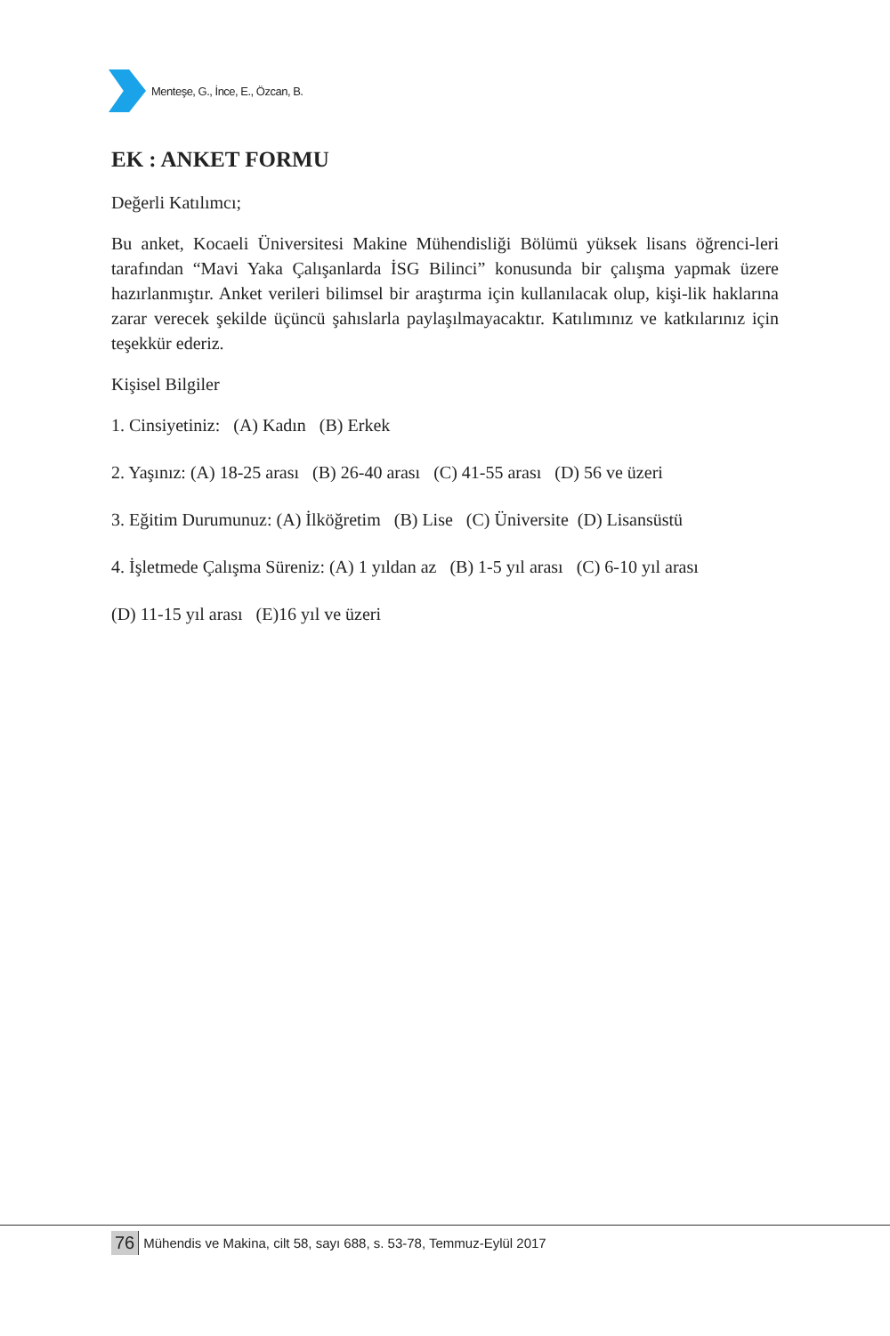Menteşe, G., İnce, E., Özcan, B.
EK : ANKET FORMU
Değerli Katılımcı;
Bu anket, Kocaeli Üniversitesi Makine Mühendisliği Bölümü yüksek lisans öğrenci-leri tarafından “Mavi Yaka Çalışanlarda İSG Bilinci” konusunda bir çalışma yapmak üzere hazırlanmıştır. Anket verileri bilimsel bir araştırma için kullanılacak olup, kişi-lik haklarına zarar verecek şekilde üçüncü şahıslarla paylaşılmayacaktır. Katılımınız ve katkılarınız için teşekkür ederiz.
Kişisel Bilgiler
1. Cinsiyetiniz: (A) Kadın (B) Erkek
2. Yaşınız: (A) 18-25 arası (B) 26-40 arası (C) 41-55 arası (D) 56 ve üzeri
3. Eğitim Durumunuz: (A) İlköğretim (B) Lise (C) Üniversite (D) Lisansüstü
4. İşletmede Çalışma Süreniz: (A) 1 yıldan az (B) 1-5 yıl arası (C) 6-10 yıl arası
(D) 11-15 yıl arası (E)16 yıl ve üzeri
76 Mühendis ve Makina, cilt 58, sayı 688, s. 53-78, Temmuz-Eylül 2017